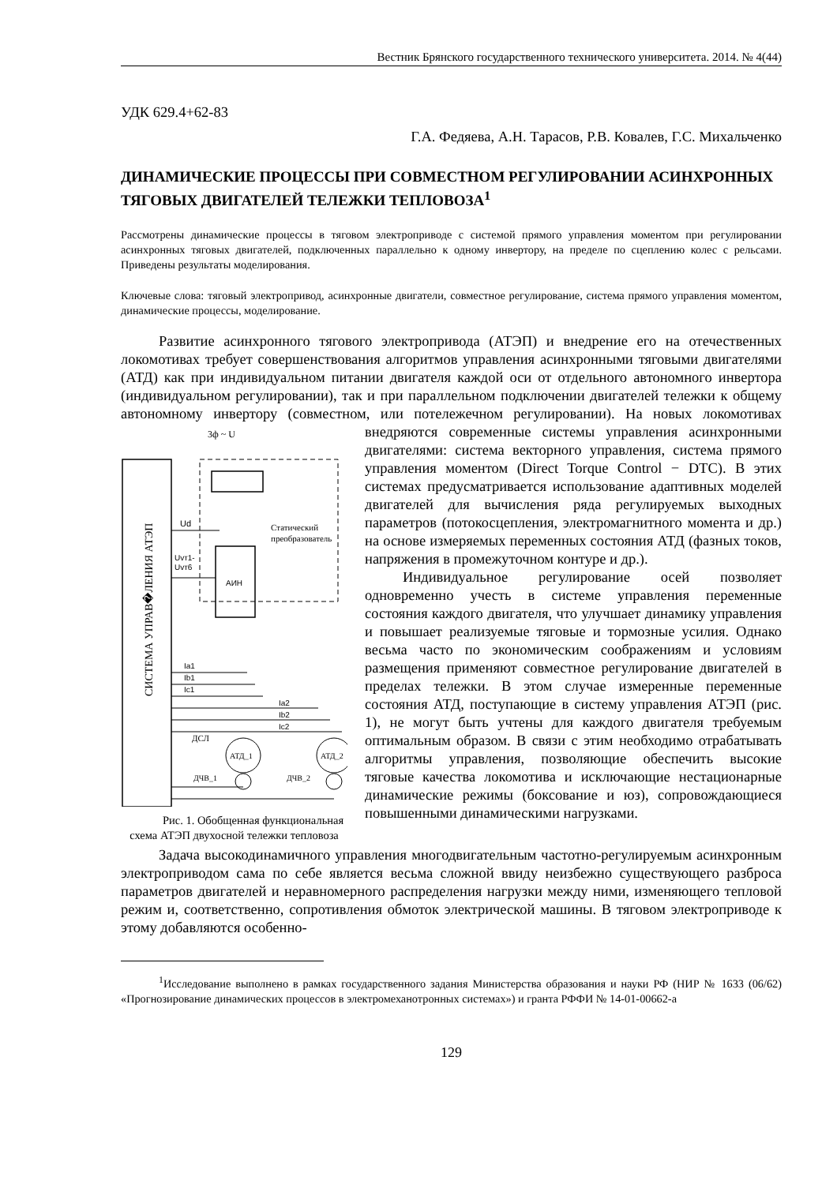Вестник Брянского государственного технического университета. 2014. № 4(44)
УДК 629.4+62-83
Г.А. Федяева, А.Н. Тарасов, Р.В. Ковалев, Г.С. Михальченко
ДИНАМИЧЕСКИЕ ПРОЦЕССЫ ПРИ СОВМЕСТНОМ РЕГУЛИРОВАНИИ АСИНХРОННЫХ ТЯГОВЫХ ДВИГАТЕЛЕЙ ТЕЛЕЖКИ ТЕПЛОВОЗА<sup>1</sup>
Рассмотрены динамические процессы в тяговом электроприводе с системой прямого управления моментом при регулировании асинхронных тяговых двигателей, подключенных параллельно к одному инвертору, на пределе по сцеплению колес с рельсами. Приведены результаты моделирования.
Ключевые слова: тяговый электропривод, асинхронные двигатели, совместное регулирование, система прямого управления моментом, динамические процессы, моделирование.
Развитие асинхронного тягового электропривода (АТЭП) и внедрение его на отечественных локомотивах требует совершенствования алгоритмов управления асинхронными тяговыми двигателями (АТД) как при индивидуальном питании двигателя каждой оси от отдельного автономного инвертора (индивидуальном регулировании), так и при параллельном подключении двигателей тележки к общему автономному инвертору (совместном, или потележечном регулировании).
СИСТЕМА УПРАВ�ЛЕНИЯ АТЭП
3ф ~ U
АИН
Статический
преобразователь
Ud
Uvт1-
Uvт6
Ia1
Ib1
Ic1
Ia2
Ib2
Ic2
АТД_1
АТД_2
ДСЛ
ДЧВ_1
ДЧВ_2
Рис. 1. Обобщенная функциональная схема АТЭП двухосной тележки тепловоза На новых локомотивах внедряются современные системы управления асинхронными двигателями: система векторного управления, система прямого управления моментом (Direct Torque Control − DTC). В этих системах предусматривается использование адаптивных моделей двигателей для вычисления ряда регулируемых выходных параметров (потокосцепления, электромагнитного момента и др.) на основе измеряемых переменных состояния АТД (фазных токов, напряжения в промежуточном контуре и др.).
Индивидуальное регулирование осей позволяет одновременно учесть в системе управления переменные состояния каждого двигателя, что улучшает динамику управления и повышает реализуемые тяговые и тормозные усилия. Однако весьма часто по экономическим соображениям и условиям размещения применяют совместное регулирование двигателей в пределах тележки. В этом случае измеренные переменные состояния АТД, поступающие в систему управления АТЭП (рис. 1), не могут быть учтены для каждого двигателя требуемым оптимальным образом. В связи с этим необходимо отрабатывать алгоритмы управления, позволяющие обеспечить высокие тяговые качества локомотива и исключающие нестационарные динамические режимы (боксование и юз), сопровождающиеся повышенными динамическими нагрузками.
Задача высокодинамичного управления многодвигательным частотно-регулируемым асинхронным электроприводом сама по себе является весьма сложной ввиду неизбежно существующего разброса параметров двигателей и неравномерного распределения нагрузки между ними, изменяющего тепловой режим и, соответственно, сопротивления обмоток электрической машины. В тяговом электроприводе к этому добавляются особенно-
<sup>1</sup> Исследование выполнено в рамках государственного задания Министерства образования и науки РФ (НИР № 1633 (06/62) «Прогнозирование динамических процессов в электромеханотронных системах») и гранта РФФИ № 14-01-00662-а
129